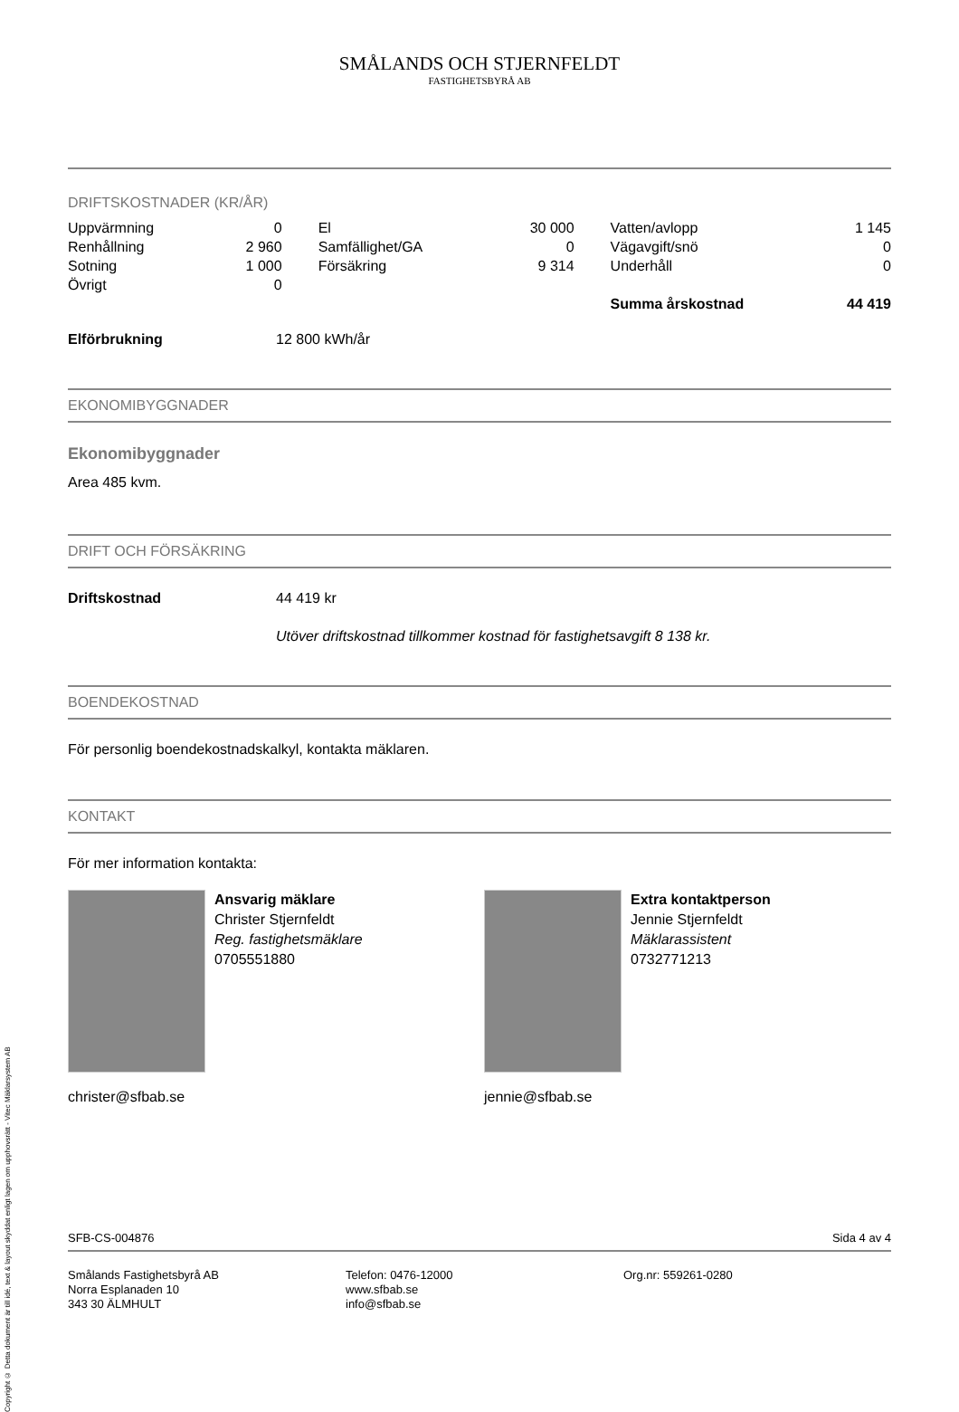Copyright © Detta dokument är till idé, text & layout skyddat enligt lagen om upphovsrätt - Vitec Mäklarsystem AB
SMÅLANDS OCH STJERNFELDT
FASTIGHETSBYRÅ AB
DRIFTSKOSTNADER (KR/ÅR)
| Uppvärmning | 0 | El | 30 000 | Vatten/avlopp | 1 145 |
| Renhållning | 2 960 | Samfällighet/GA | 0 | Vägavgift/snö | 0 |
| Sotning | 1 000 | Försäkring | 9 314 | Underhåll | 0 |
| Övrigt | 0 | | | | |
| | | | | Summa årskostnad | 44 419 |
Elförbrukning 12 800 kWh/år
EKONOMIBYGGNADER
Ekonomibyggnader
Area 485 kvm.
DRIFT OCH FÖRSÄKRING
Driftskostnad 44 419 kr
Utöver driftskostnad tillkommer kostnad för fastighetsavgift 8 138 kr.
BOENDEKOSTNAD
För personlig boendekostnadskalkyl, kontakta mäklaren.
KONTAKT
För mer information kontakta:
Ansvarig mäklare
Christer Stjernfeldt
Reg. fastighetsmäklare
0705551880
christer@sfbab.se
Extra kontaktperson
Jennie Stjernfeldt
Mäklarassistent
0732771213
jennie@sfbab.se
SFB-CS-004876 Sida 4 av 4
Smålands Fastighetsbyrå AB
Norra Esplanaden 10
343 30 ÄLMHULT
Telefon: 0476-12000
www.sfbab.se
info@sfbab.se
Org.nr: 559261-0280